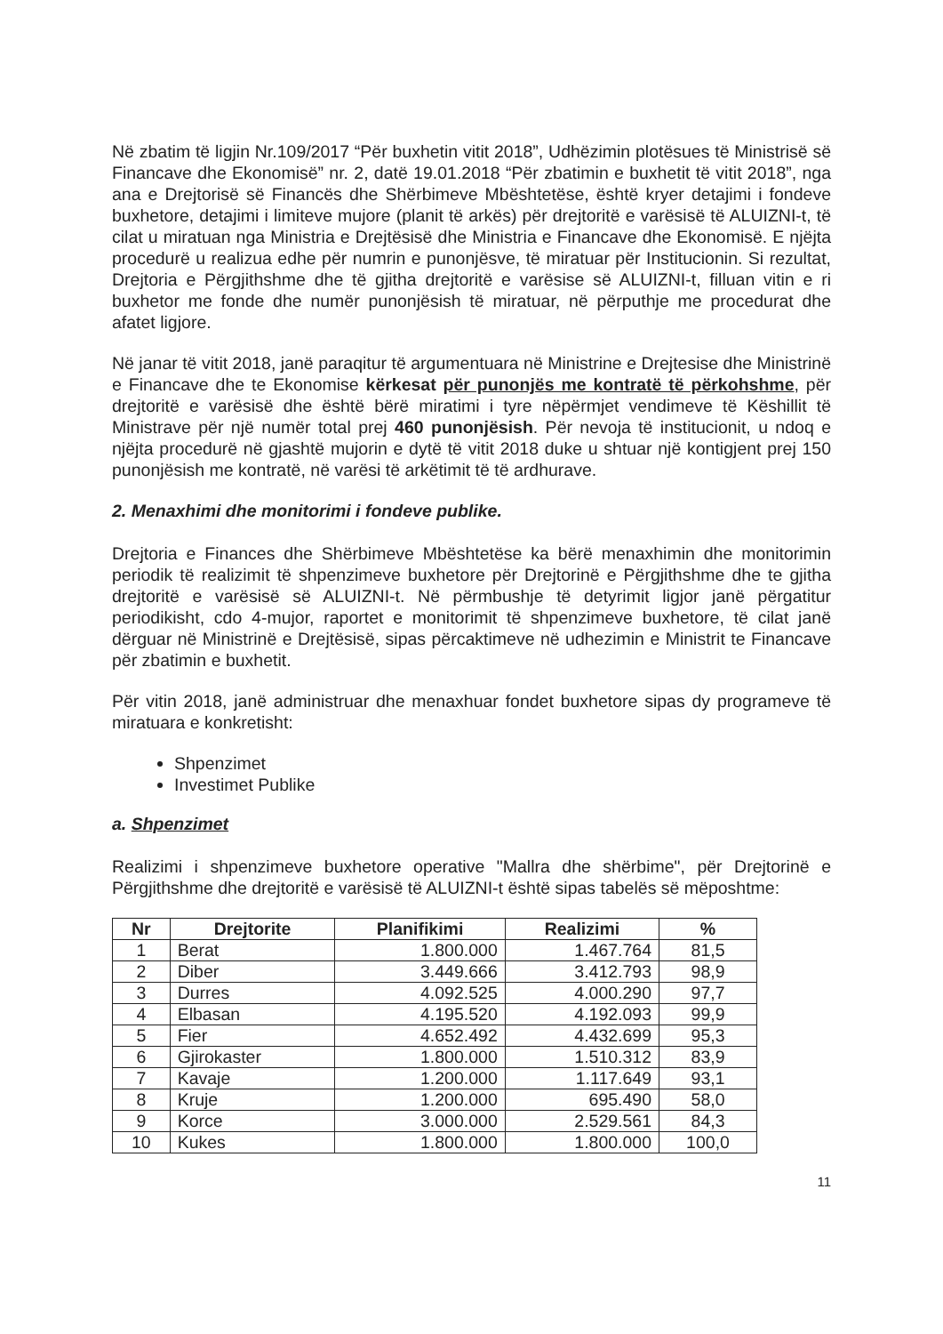Në zbatim të ligjin Nr.109/2017 “Për buxhetin vitit 2018”, Udhëzimin plotësues të Ministrisë së Financave dhe Ekonomisë” nr. 2, datë 19.01.2018 “Për zbatimin e buxhetit të vitit 2018”, nga ana e Drejtorisë së Financës dhe Shërbimeve Mbështetëse, është kryer detajimi i fondeve buxhetore, detajimi i limiteve mujore (planit të arkës) për drejtoritë e varësisë të ALUIZNI-t, të cilat u miratuan nga Ministria e Drejtësisë dhe Ministria e Financave dhe Ekonomisë. E njëjta procedurë u realizua edhe për numrin e punonjësve, të miratuar për Institucionin. Si rezultat, Drejtoria e Përgjithshme dhe të gjitha drejtoritë e varësise së ALUIZNI-t, filluan vitin e ri buxhetor me fonde dhe numër punonjësish të miratuar, në përputhje me procedurat dhe afatet ligjore.
Në janar të vitit 2018, janë paraqitur të argumentuara në Ministrine e Drejtesise dhe Ministrinë e Financave dhe te Ekonomise kërkesat për punonjës me kontratë të përkohshme, për drejtoritë e varësisë dhe është bërë miratimi i tyre nëpërmjet vendimeve të Këshillit të Ministrave për një numër total prej 460 punonjësish. Për nevoja të institucionit, u ndoq e njëjta procedurë në gjashtë mujorin e dytë të vitit 2018 duke u shtuar një kontigjent prej 150 punonjësish me kontratë, në varësi të arkëtimit të të ardhurave.
2. Menaxhimi dhe monitorimi i fondeve publike.
Drejtoria e Finances dhe Shërbimeve Mbështetëse ka bërë menaxhimin dhe monitorimin periodik të realizimit të shpenzimeve buxhetore për Drejtorinë e Përgjithshme dhe te gjitha drejtoritë e varësisë së ALUIZNI-t. Në përmbushje të detyrimit ligjor janë përgatitur periodikisht, cdo 4-mujor, raportet e monitorimit të shpenzimeve buxhetore, të cilat janë dërguar në Ministrinë e Drejtësisë, sipas përcaktimeve në udhezimin e Ministrit te Financave për zbatimin e buxhetit.
Për vitin 2018, janë administruar dhe menaxhuar fondet buxhetore sipas dy programeve të miratuara e konkretisht:
Shpenzimet
Investimet Publike
a. Shpenzimet
Realizimi i shpenzimeve buxhetore operative "Mallra dhe shërbime", për Drejtorinë e Përgjithshme dhe drejtoritë e varësisë të ALUIZNI-t është sipas tabelës së mëposhtme:
| Nr | Drejtorite | Planifikimi | Realizimi | % |
| --- | --- | --- | --- | --- |
| 1 | Berat | 1.800.000 | 1.467.764 | 81,5 |
| 2 | Diber | 3.449.666 | 3.412.793 | 98,9 |
| 3 | Durres | 4.092.525 | 4.000.290 | 97,7 |
| 4 | Elbasan | 4.195.520 | 4.192.093 | 99,9 |
| 5 | Fier | 4.652.492 | 4.432.699 | 95,3 |
| 6 | Gjirokaster | 1.800.000 | 1.510.312 | 83,9 |
| 7 | Kavaje | 1.200.000 | 1.117.649 | 93,1 |
| 8 | Kruje | 1.200.000 | 695.490 | 58,0 |
| 9 | Korce | 3.000.000 | 2.529.561 | 84,3 |
| 10 | Kukes | 1.800.000 | 1.800.000 | 100,0 |
11